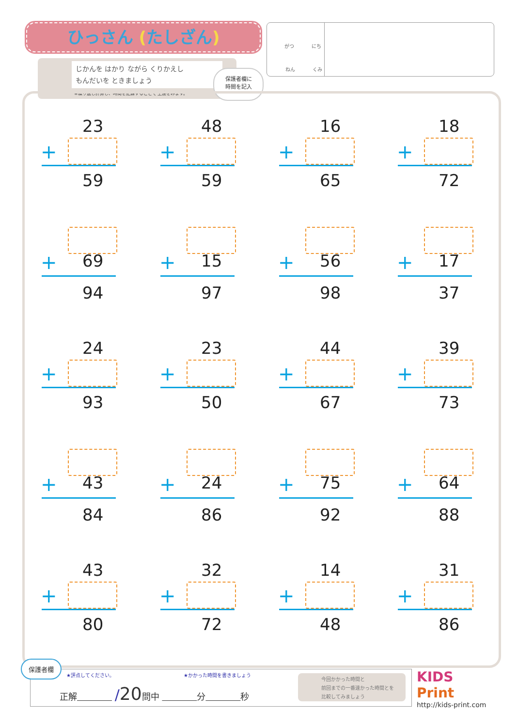ひっさん (たしざん)
じかんを はかり ながら くりかえし
もんだいを ときましょう
※繰り返し計算し、時間を記録することで 上達をみます。
保護者欄に
時間を記入
がつ にち
ねん くみ
23
+
59
48
+
59
16
+
65
18
+
72
+ 69
94
+ 15
97
+ 56
98
+ 17
37
24
+
93
23
+
50
44
+
67
39
+
73
+ 43
84
+ 24
86
+ 75
92
+ 64
88
43
+
80
32
+
72
14
+
48
31
+
86
保護者欄
★評点してください。 ★かかった時間を書きましょう
正解　　　　 /20問中 　　　　 分　　　　 秒
今回かかった時間と
前回までの一番速かった時間とを
比較してみましょう
KIDS
Print
http://kids-print.com